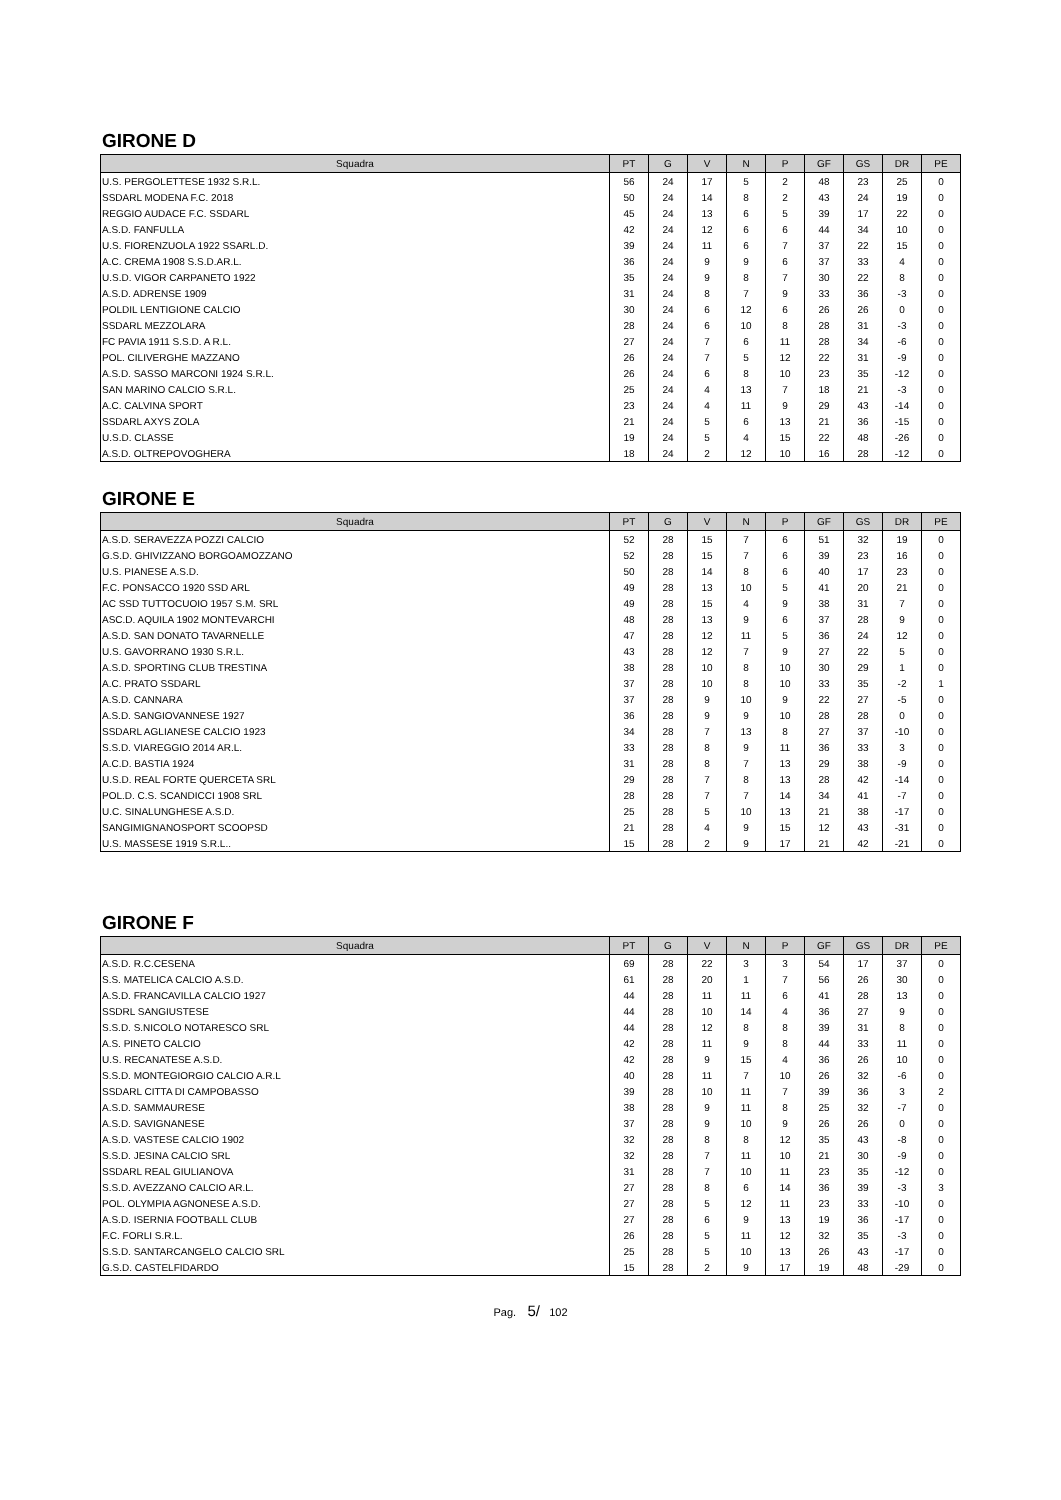GIRONE D
| Squadra | PT | G | V | N | P | GF | GS | DR | PE |
| --- | --- | --- | --- | --- | --- | --- | --- | --- | --- |
| U.S. PERGOLETTESE 1932 S.R.L. | 56 | 24 | 17 | 5 | 2 | 48 | 23 | 25 | 0 |
| SSDARL MODENA F.C. 2018 | 50 | 24 | 14 | 8 | 2 | 43 | 24 | 19 | 0 |
| REGGIO AUDACE F.C. SSDARL | 45 | 24 | 13 | 6 | 5 | 39 | 17 | 22 | 0 |
| A.S.D. FANFULLA | 42 | 24 | 12 | 6 | 6 | 44 | 34 | 10 | 0 |
| U.S. FIORENZUOLA 1922 SSARL.D. | 39 | 24 | 11 | 6 | 7 | 37 | 22 | 15 | 0 |
| A.C. CREMA 1908 S.S.D.AR.L. | 36 | 24 | 9 | 9 | 6 | 37 | 33 | 4 | 0 |
| U.S.D. VIGOR CARPANETO 1922 | 35 | 24 | 9 | 8 | 7 | 30 | 22 | 8 | 0 |
| A.S.D. ADRENSE 1909 | 31 | 24 | 8 | 7 | 9 | 33 | 36 | -3 | 0 |
| POLDIL LENTIGIONE CALCIO | 30 | 24 | 6 | 12 | 6 | 26 | 26 | 0 | 0 |
| SSDARL MEZZOLARA | 28 | 24 | 6 | 10 | 8 | 28 | 31 | -3 | 0 |
| FC PAVIA 1911 S.S.D. A R.L. | 27 | 24 | 7 | 6 | 11 | 28 | 34 | -6 | 0 |
| POL. CILIVERGHE MAZZANO | 26 | 24 | 7 | 5 | 12 | 22 | 31 | -9 | 0 |
| A.S.D. SASSO MARCONI 1924 S.R.L. | 26 | 24 | 6 | 8 | 10 | 23 | 35 | -12 | 0 |
| SAN MARINO CALCIO S.R.L. | 25 | 24 | 4 | 13 | 7 | 18 | 21 | -3 | 0 |
| A.C. CALVINA SPORT | 23 | 24 | 4 | 11 | 9 | 29 | 43 | -14 | 0 |
| SSDARL AXYS ZOLA | 21 | 24 | 5 | 6 | 13 | 21 | 36 | -15 | 0 |
| U.S.D. CLASSE | 19 | 24 | 5 | 4 | 15 | 22 | 48 | -26 | 0 |
| A.S.D. OLTREPOVOGHERA | 18 | 24 | 2 | 12 | 10 | 16 | 28 | -12 | 0 |
GIRONE E
| Squadra | PT | G | V | N | P | GF | GS | DR | PE |
| --- | --- | --- | --- | --- | --- | --- | --- | --- | --- |
| A.S.D. SERAVEZZA POZZI CALCIO | 52 | 28 | 15 | 7 | 6 | 51 | 32 | 19 | 0 |
| G.S.D. GHIVIZZANO BORGOAMOZZANO | 52 | 28 | 15 | 7 | 6 | 39 | 23 | 16 | 0 |
| U.S. PIANESE A.S.D. | 50 | 28 | 14 | 8 | 6 | 40 | 17 | 23 | 0 |
| F.C. PONSACCO 1920 SSD ARL | 49 | 28 | 13 | 10 | 5 | 41 | 20 | 21 | 0 |
| AC SSD TUTTOCUOIO 1957 S.M. SRL | 49 | 28 | 15 | 4 | 9 | 38 | 31 | 7 | 0 |
| ASC.D. AQUILA 1902 MONTEVARCHI | 48 | 28 | 13 | 9 | 6 | 37 | 28 | 9 | 0 |
| A.S.D. SAN DONATO TAVARNELLE | 47 | 28 | 12 | 11 | 5 | 36 | 24 | 12 | 0 |
| U.S. GAVORRANO 1930 S.R.L. | 43 | 28 | 12 | 7 | 9 | 27 | 22 | 5 | 0 |
| A.S.D. SPORTING CLUB TRESTINA | 38 | 28 | 10 | 8 | 10 | 30 | 29 | 1 | 0 |
| A.C. PRATO SSDARL | 37 | 28 | 10 | 8 | 10 | 33 | 35 | -2 | 1 |
| A.S.D. CANNARA | 37 | 28 | 9 | 10 | 9 | 22 | 27 | -5 | 0 |
| A.S.D. SANGIOVANNESE 1927 | 36 | 28 | 9 | 9 | 10 | 28 | 28 | 0 | 0 |
| SSDARL AGLIANESE CALCIO 1923 | 34 | 28 | 7 | 13 | 8 | 27 | 37 | -10 | 0 |
| S.S.D. VIAREGGIO 2014 AR.L. | 33 | 28 | 8 | 9 | 11 | 36 | 33 | 3 | 0 |
| A.C.D. BASTIA 1924 | 31 | 28 | 8 | 7 | 13 | 29 | 38 | -9 | 0 |
| U.S.D. REAL FORTE QUERCETA SRL | 29 | 28 | 7 | 8 | 13 | 28 | 42 | -14 | 0 |
| POL.D. C.S. SCANDICCI 1908 SRL | 28 | 28 | 7 | 7 | 14 | 34 | 41 | -7 | 0 |
| U.C. SINALUNGHESE A.S.D. | 25 | 28 | 5 | 10 | 13 | 21 | 38 | -17 | 0 |
| SANGIMIGNANOSPORT SCOOPSD | 21 | 28 | 4 | 9 | 15 | 12 | 43 | -31 | 0 |
| U.S. MASSESE 1919 S.R.L.. | 15 | 28 | 2 | 9 | 17 | 21 | 42 | -21 | 0 |
GIRONE F
| Squadra | PT | G | V | N | P | GF | GS | DR | PE |
| --- | --- | --- | --- | --- | --- | --- | --- | --- | --- |
| A.S.D. R.C.CESENA | 69 | 28 | 22 | 3 | 3 | 54 | 17 | 37 | 0 |
| S.S. MATELICA CALCIO A.S.D. | 61 | 28 | 20 | 1 | 7 | 56 | 26 | 30 | 0 |
| A.S.D. FRANCAVILLA CALCIO 1927 | 44 | 28 | 11 | 11 | 6 | 41 | 28 | 13 | 0 |
| SSDRL SANGIUSTESE | 44 | 28 | 10 | 14 | 4 | 36 | 27 | 9 | 0 |
| S.S.D. S.NICOLO NOTARESCO SRL | 44 | 28 | 12 | 8 | 8 | 39 | 31 | 8 | 0 |
| A.S. PINETO CALCIO | 42 | 28 | 11 | 9 | 8 | 44 | 33 | 11 | 0 |
| U.S. RECANATESE A.S.D. | 42 | 28 | 9 | 15 | 4 | 36 | 26 | 10 | 0 |
| S.S.D. MONTEGIORGIO CALCIO A.R.L | 40 | 28 | 11 | 7 | 10 | 26 | 32 | -6 | 0 |
| SSDARL CITTA DI CAMPOBASSO | 39 | 28 | 10 | 11 | 7 | 39 | 36 | 3 | 2 |
| A.S.D. SAMMAURESE | 38 | 28 | 9 | 11 | 8 | 25 | 32 | -7 | 0 |
| A.S.D. SAVIGNANESE | 37 | 28 | 9 | 10 | 9 | 26 | 26 | 0 | 0 |
| A.S.D. VASTESE CALCIO 1902 | 32 | 28 | 8 | 8 | 12 | 35 | 43 | -8 | 0 |
| S.S.D. JESINA CALCIO SRL | 32 | 28 | 7 | 11 | 10 | 21 | 30 | -9 | 0 |
| SSDARL REAL GIULIANOVA | 31 | 28 | 7 | 10 | 11 | 23 | 35 | -12 | 0 |
| S.S.D. AVEZZANO CALCIO AR.L. | 27 | 28 | 8 | 6 | 14 | 36 | 39 | -3 | 3 |
| POL. OLYMPIA AGNONESE A.S.D. | 27 | 28 | 5 | 12 | 11 | 23 | 33 | -10 | 0 |
| A.S.D. ISERNIA FOOTBALL CLUB | 27 | 28 | 6 | 9 | 13 | 19 | 36 | -17 | 0 |
| F.C. FORLI S.R.L. | 26 | 28 | 5 | 11 | 12 | 32 | 35 | -3 | 0 |
| S.S.D. SANTARCANGELO CALCIO SRL | 25 | 28 | 5 | 10 | 13 | 26 | 43 | -17 | 0 |
| G.S.D. CASTELFIDARDO | 15 | 28 | 2 | 9 | 17 | 19 | 48 | -29 | 0 |
Pag. 5/ 102